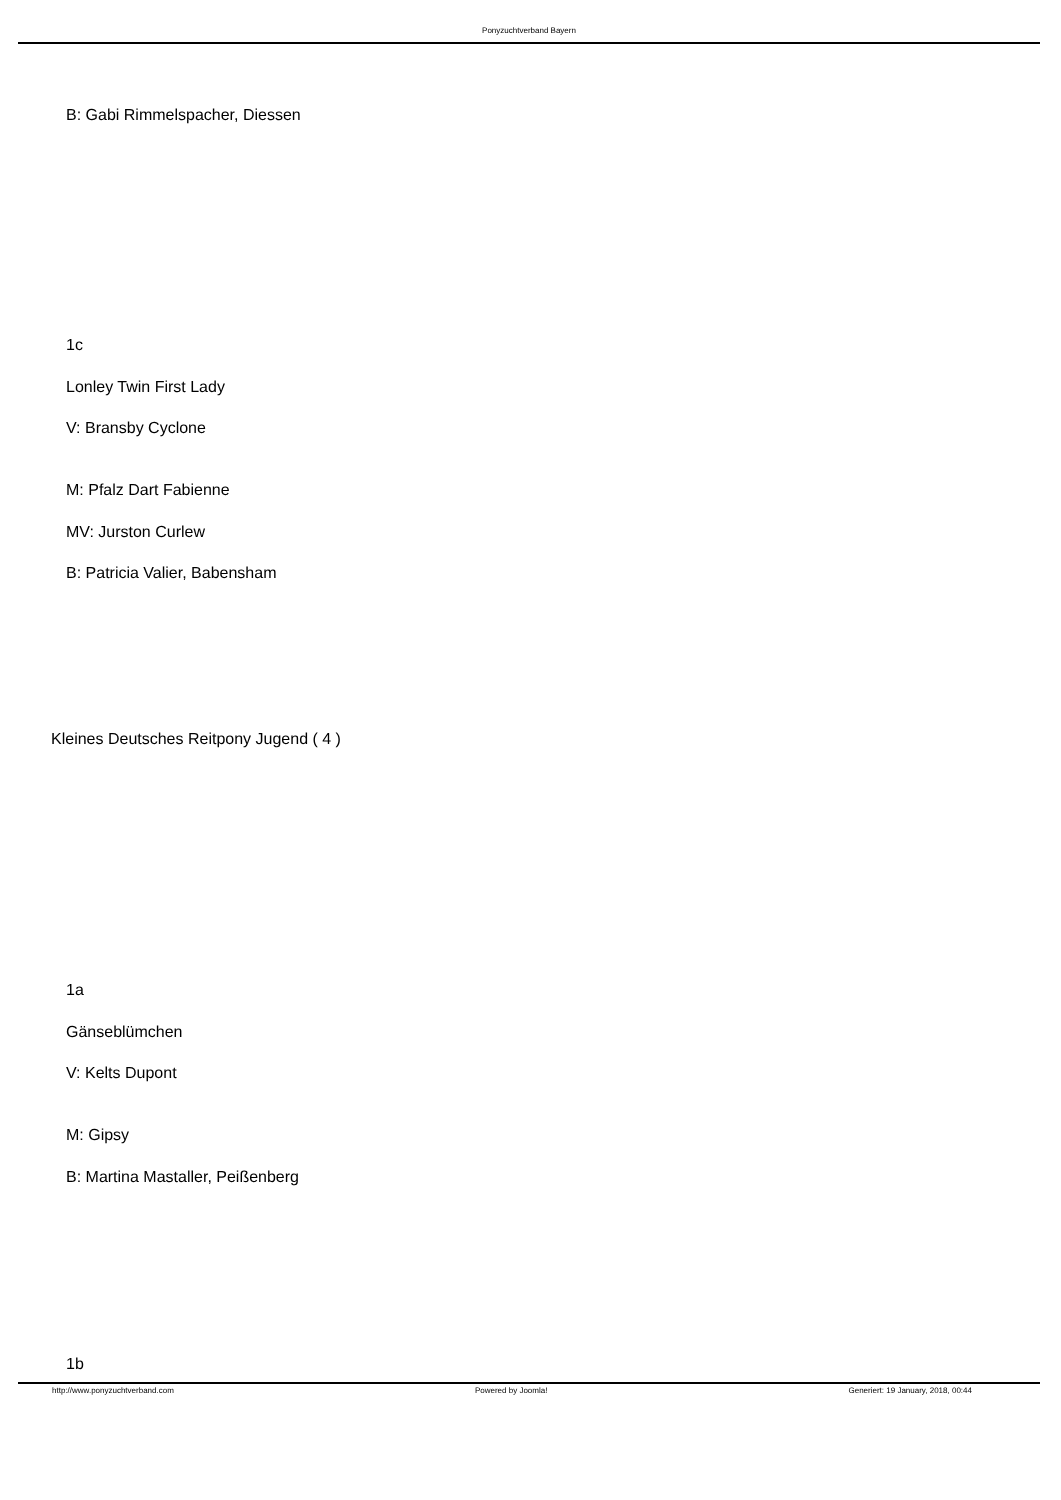Ponyzuchtverband Bayern
B: Gabi Rimmelspacher, Diessen
1c
Lonley Twin First Lady
V: Bransby Cyclone
M: Pfalz Dart Fabienne
MV: Jurston Curlew
B: Patricia Valier, Babensham
Kleines Deutsches Reitpony Jugend ( 4 )
1a
Gänseblümchen
V: Kelts Dupont
M: Gipsy
B: Martina Mastaller, Peißenberg
1b
http://www.ponyzuchtverband.com Powered by Joomla! Generiert: 19 January, 2018, 00:44